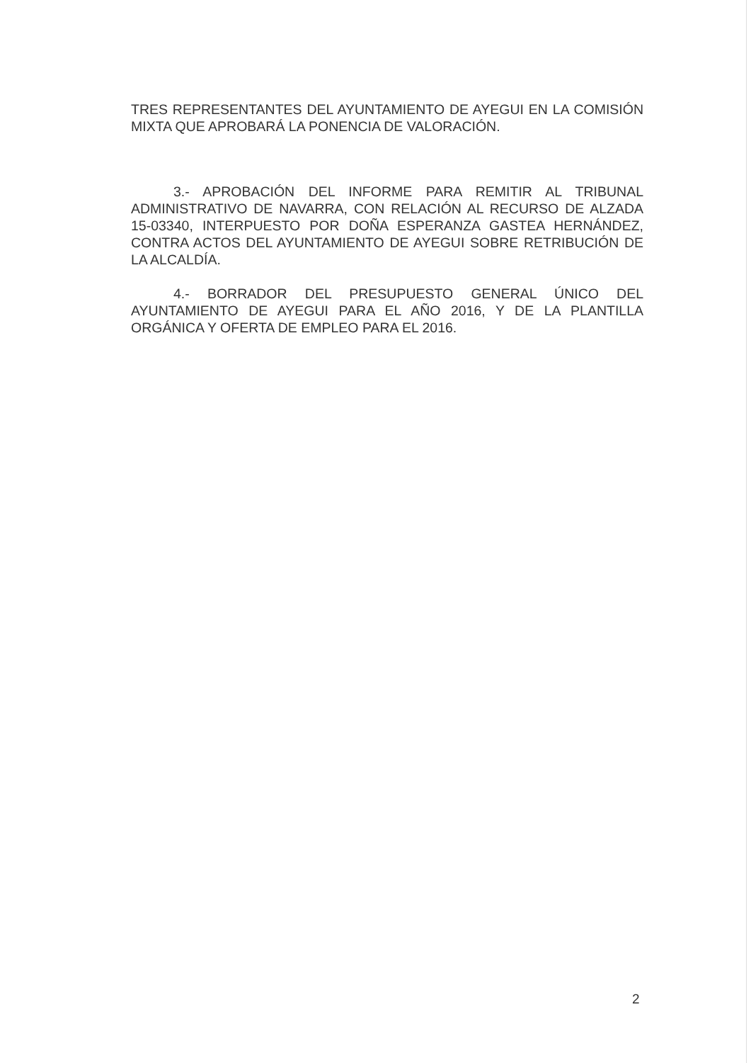TRES REPRESENTANTES DEL AYUNTAMIENTO DE AYEGUI EN LA COMISIÓN MIXTA QUE APROBARÁ LA PONENCIA DE VALORACIÓN.
3.- APROBACIÓN DEL INFORME PARA REMITIR AL TRIBUNAL ADMINISTRATIVO DE NAVARRA, CON RELACIÓN AL RECURSO DE ALZADA 15-03340, INTERPUESTO POR DOÑA ESPERANZA GASTEA HERNÁNDEZ, CONTRA ACTOS DEL AYUNTAMIENTO DE AYEGUI SOBRE RETRIBUCIÓN DE LA ALCALDÍA.
4.- BORRADOR DEL PRESUPUESTO GENERAL ÚNICO DEL AYUNTAMIENTO DE AYEGUI PARA EL AÑO 2016, Y DE LA PLANTILLA ORGÁNICA Y OFERTA DE EMPLEO PARA EL 2016.
2